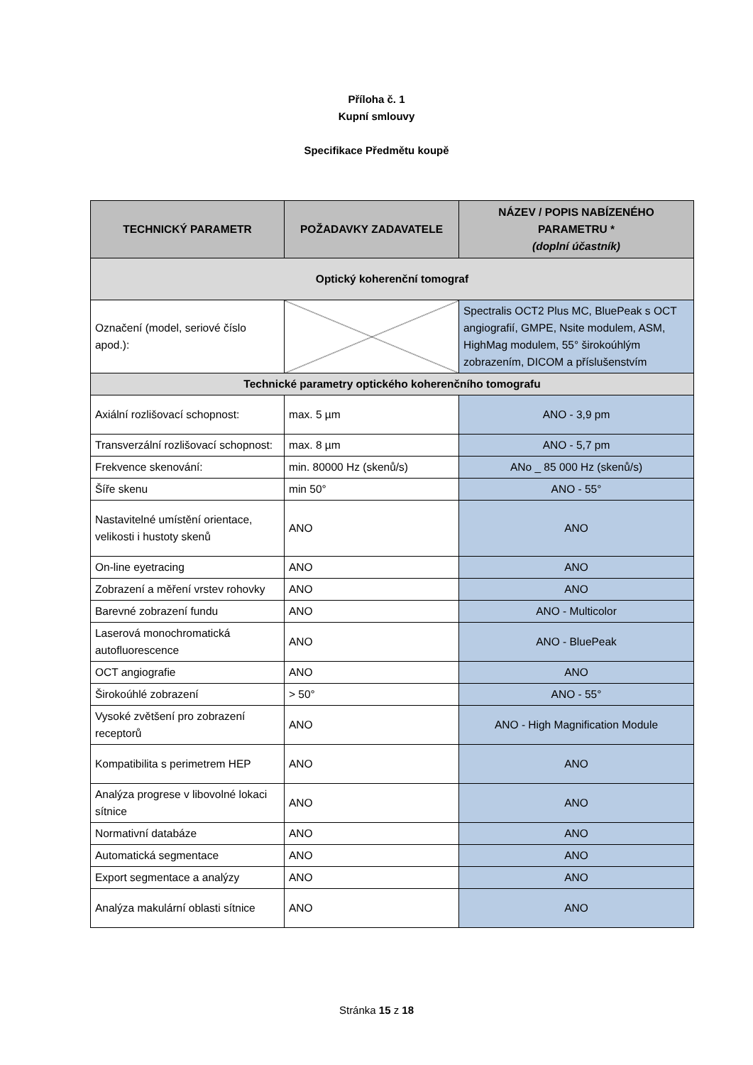Příloha č. 1
Kupní smlouvy
Specifikace Předmětu koupě
| TECHNICKÝ PARAMETR | POŽADAVKY ZADAVATELE | NÁZEV / POPIS NABÍZENÉHO PARAMETRU * (doplní účastník) |
| --- | --- | --- |
| Optický koherenční tomograf | | |
| Označení (model, seriové číslo apod.): | | Spectralis OCT2 Plus MC, BluePeak s OCT angiografií, GMPE, Nsite modulem, ASM, HighMag modulem, 55° širokoúhlým zobrazením, DICOM a příslušenstvím |
| Technické parametry optického koherenčního tomografu | | |
| Axiální rozlišovací schopnost: | max. 5 µm | ANO - 3,9 pm |
| Transverzální rozlišovací schopnost: | max. 8 µm | ANO - 5,7 pm |
| Frekvence skenování: | min. 80000 Hz (skenů/s) | ANo _ 85 000 Hz (skenů/s) |
| Šíře skenu | min 50° | ANO - 55° |
| Nastavitelné umístění orientace, velikosti i hustoty skenů | ANO | ANO |
| On-line eyetracing | ANO | ANO |
| Zobrazení a měření vrstev rohovky | ANO | ANO |
| Barevné zobrazení fundu | ANO | ANO - Multicolor |
| Laserová monochromatická autofluorescence | ANO | ANO - BluePeak |
| OCT angiografie | ANO | ANO |
| Širokoúhlé zobrazení | > 50° | ANO - 55° |
| Vysoké zvětšení pro zobrazení receptorů | ANO | ANO - High Magnification Module |
| Kompatibilita s perimetrem HEP | ANO | ANO |
| Analýza progrese v libovolné lokaci sítnice | ANO | ANO |
| Normativní databáze | ANO | ANO |
| Automatická segmentace | ANO | ANO |
| Export segmentace a analýzy | ANO | ANO |
| Analýza makulární oblasti sítnice | ANO | ANO |
Stránka 15 z 18